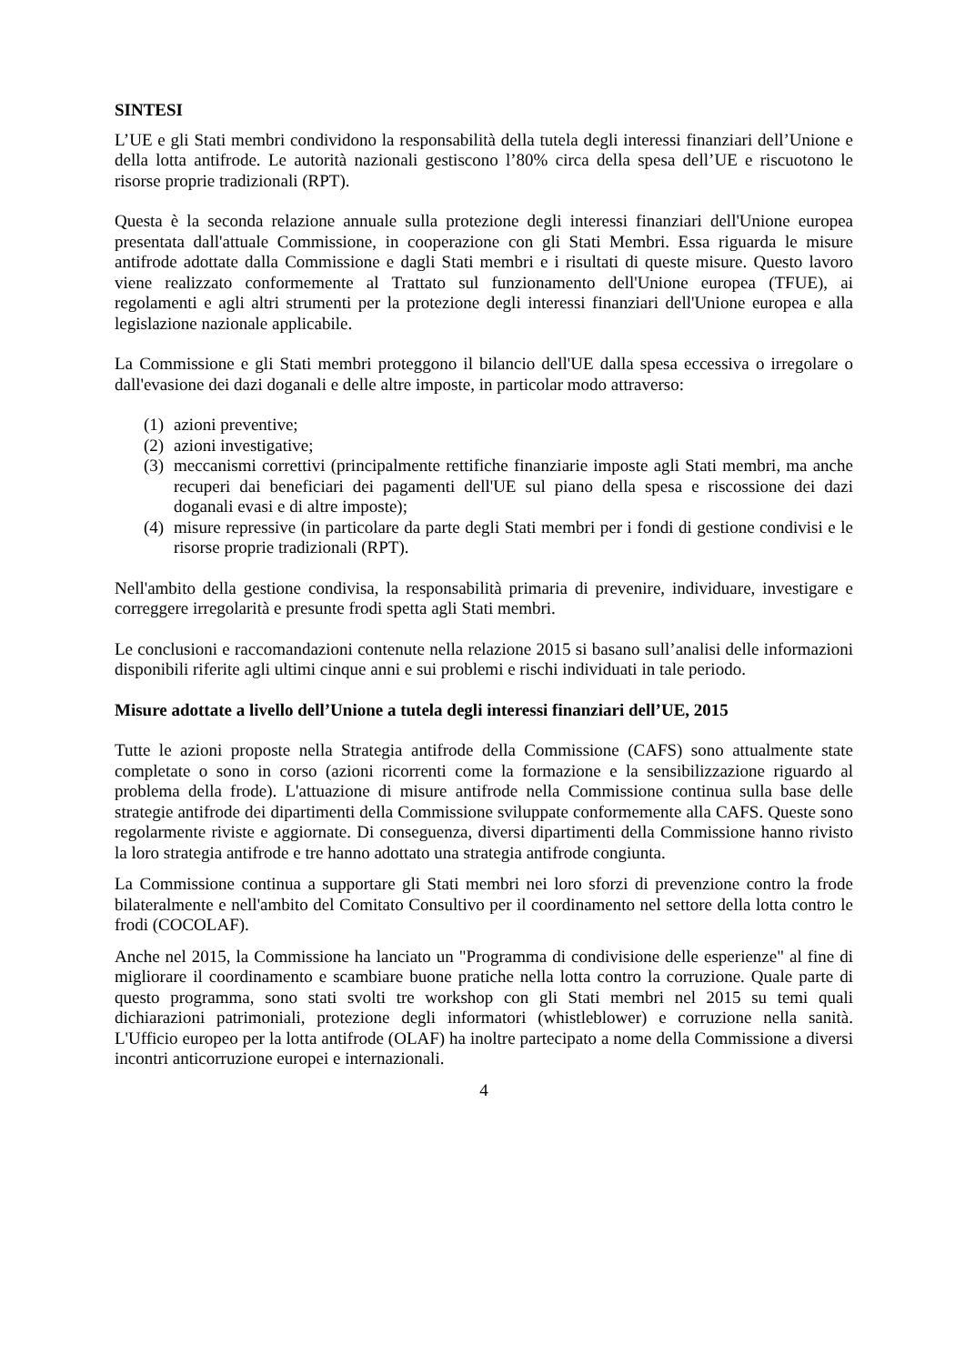SINTESI
L’UE e gli Stati membri condividono la responsabilità della tutela degli interessi finanziari dell’Unione e della lotta antifrode. Le autorità nazionali gestiscono l’80% circa della spesa dell’UE e riscuotono le risorse proprie tradizionali (RPT).
Questa è la seconda relazione annuale sulla protezione degli interessi finanziari dell'Unione europea presentata dall'attuale Commissione, in cooperazione con gli Stati Membri. Essa riguarda le misure antifrode adottate dalla Commissione e dagli Stati membri e i risultati di queste misure. Questo lavoro viene realizzato conformemente al Trattato sul funzionamento dell'Unione europea (TFUE), ai regolamenti e agli altri strumenti per la protezione degli interessi finanziari dell'Unione europea e alla legislazione nazionale applicabile.
La Commissione e gli Stati membri proteggono il bilancio dell'UE dalla spesa eccessiva o irregolare o dall'evasione dei dazi doganali e delle altre imposte, in particolar modo attraverso:
(1) azioni preventive;
(2) azioni investigative;
(3) meccanismi correttivi (principalmente rettifiche finanziarie imposte agli Stati membri, ma anche recuperi dai beneficiari dei pagamenti dell'UE sul piano della spesa e riscossione dei dazi doganali evasi e di altre imposte);
(4) misure repressive (in particolare da parte degli Stati membri per i fondi di gestione condivisi e le risorse proprie tradizionali (RPT).
Nell'ambito della gestione condivisa, la responsabilità primaria di prevenire, individuare, investigare e correggere irregolarità e presunte frodi spetta agli Stati membri.
Le conclusioni e raccomandazioni contenute nella relazione 2015 si basano sull’analisi delle informazioni disponibili riferite agli ultimi cinque anni e sui problemi e rischi individuati in tale periodo.
Misure adottate a livello dell’Unione a tutela degli interessi finanziari dell’UE, 2015
Tutte le azioni proposte nella Strategia antifrode della Commissione (CAFS) sono attualmente state completate o sono in corso (azioni ricorrenti come la formazione e la sensibilizzazione riguardo al problema della frode). L'attuazione di misure antifrode nella Commissione continua sulla base delle strategie antifrode dei dipartimenti della Commissione sviluppate conformemente alla CAFS. Queste sono regolarmente riviste e aggiornate. Di conseguenza, diversi dipartimenti della Commissione hanno rivisto la loro strategia antifrode e tre hanno adottato una strategia antifrode congiunta.
La Commissione continua a supportare gli Stati membri nei loro sforzi di prevenzione contro la frode bilateralmente e nell'ambito del Comitato Consultivo per il coordinamento nel settore della lotta contro le frodi (COCOLAF).
Anche nel 2015, la Commissione ha lanciato un "Programma di condivisione delle esperienze" al fine di migliorare il coordinamento e scambiare buone pratiche nella lotta contro la corruzione. Quale parte di questo programma, sono stati svolti tre workshop con gli Stati membri nel 2015 su temi quali dichiarazioni patrimoniali, protezione degli informatori (whistleblower) e corruzione nella sanità. L'Ufficio europeo per la lotta antifrode (OLAF) ha inoltre partecipato a nome della Commissione a diversi incontri anticorruzione europei e internazionali.
4